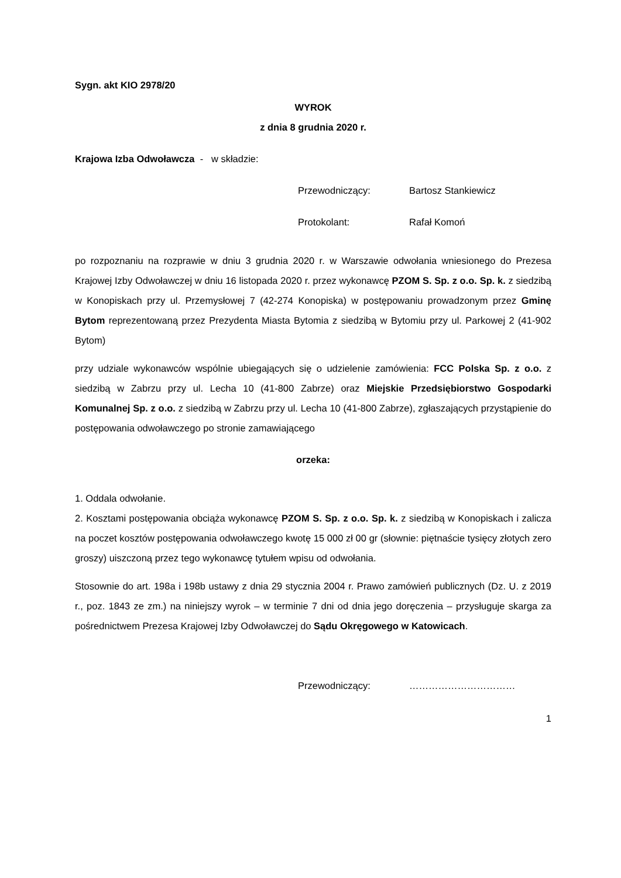Sygn. akt KIO 2978/20
WYROK
z dnia 8 grudnia 2020 r.
Krajowa Izba Odwoławcza - w składzie:
Przewodniczący: Bartosz Stankiewicz
Protokolant: Rafał Komoń
po rozpoznaniu na rozprawie w dniu 3 grudnia 2020 r. w Warszawie odwołania wniesionego do Prezesa Krajowej Izby Odwoławczej w dniu 16 listopada 2020 r. przez wykonawcę PZOM S. Sp. z o.o. Sp. k. z siedzibą w Konopiskach przy ul. Przemysłowej 7 (42-274 Konopiska) w postępowaniu prowadzonym przez Gminę Bytom reprezentowaną przez Prezydenta Miasta Bytomia z siedzibą w Bytomiu przy ul. Parkowej 2 (41-902 Bytom)
przy udziale wykonawców wspólnie ubiegających się o udzielenie zamówienia: FCC Polska Sp. z o.o. z siedzibą w Zabrzu przy ul. Lecha 10 (41-800 Zabrze) oraz Miejskie Przedsiębiorstwo Gospodarki Komunalnej Sp. z o.o. z siedzibą w Zabrzu przy ul. Lecha 10 (41-800 Zabrze), zgłaszających przystąpienie do postępowania odwoławczego po stronie zamawiającego
orzeka:
1. Oddala odwołanie.
2. Kosztami postępowania obciąża wykonawcę PZOM S. Sp. z o.o. Sp. k. z siedzibą w Konopiskach i zalicza na poczet kosztów postępowania odwoławczego kwotę 15 000 zł 00 gr (słownie: piętnaście tysięcy złotych zero groszy) uiszczoną przez tego wykonawcę tytułem wpisu od odwołania.
Stosownie do art. 198a i 198b ustawy z dnia 29 stycznia 2004 r. Prawo zamówień publicznych (Dz. U. z 2019 r., poz. 1843 ze zm.) na niniejszy wyrok – w terminie 7 dni od dnia jego doręczenia – przysługuje skarga za pośrednictwem Prezesa Krajowej Izby Odwoławczej do Sądu Okręgowego w Katowicach.
Przewodniczący: ……………………………
1